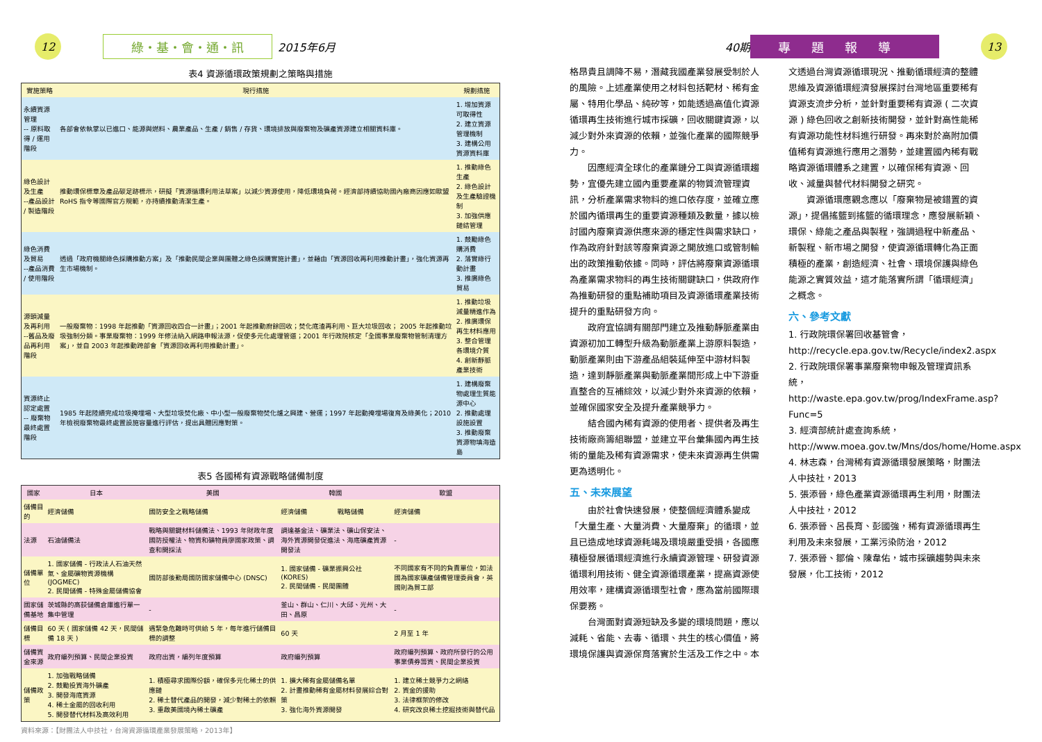12 綠・基・會・通・訊 2015年6月 40期 專題報導 13
表4 資源循環政策規劃之策略與措施
| 實施策略 | 現行措施 | 規劃措施 |
| --- | --- | --- |
| 永續資源管理 -- 原料取得 / 運用階段 | 各部會依執掌以已進口、能源與燃料、農業產品、生產 / 銷售 / 存貨、環境排放與廢棄物及礦產資源建立相關資料庫。 | 1. 增加資源可取得性 2. 建立資源管理機制 3. 建構公用資源資料庫 |
| 綠色設計及生產 --產品設計 / 製造階段 | 推動環保標章及產品碳足跡標示，研擬「資源循環利用法草案」以減少資源使用，降低環境負荷。經濟部持續協助國內廠商因應如歐盟 RoHS 指令等國際官方規範，亦持續推動清潔生產。 | 1. 推動綠色生產 2. 綠色設計及生產驗證機制 3. 加強供應鏈結管理 |
| 綠色消費及貿易 --產品消費 / 使用階段 | 透過「政府機關綠色採購推動方案」及「推動民間企業與團體之綠色採購實施計畫」，並藉由「資源回收再利用推動計畫」，強化資源再生市場機制。 | 1. 鼓勵綠色購消費 2. 落實綠行動計畫 3. 推廣綠色貿易 |
| 源頭減量及再利用 --舊品及廢品再利用階段 | 一般廢棄物：1998 年起推動「資源回收四合一計畫」；2001 年起推動廚餘回收；焚化底渣再利用、巨大垃圾回收； 2005 年起推動垃圾強制分類。事業廢棄物：1999 年修法納入網路申報法源，促使多元化處理管道；2001 年行政院核定「全國事業廢棄物管制清理方案」，並自 2003 年起推動跨部會「資源回收再利用推動計畫」。 | 1. 推動垃圾減量精進作為 2. 推廣環保再生材料應用 3. 整合管理各環境介質 4. 創新靜脈產業技術 |
| 資源終止認定處置 -- 廢棄物最終處置階段 | 1985 年起陸續完成垃圾掩埋場、大型垃圾焚化廠、中小型一般廢棄物焚化爐之興建、營運；1997 年起動掩埋場復育及綠美化；2010 年檢視廢棄物最終處置設施容量進行評估，提出具體因應對策。 | 1. 建構廢棄物處理生質能源中心 2. 推動處理設施設置 3. 推動廢棄資源物填海造島 |
表5 各國稀有資源戰略儲備制度
| 國家 | 日本 | 美國 | 韓國 | | 歐盟 |
| --- | --- | --- | --- | --- | --- |
| 儲備目的 | 經濟儲備 | 國防安全之戰略儲備 | 經濟儲備 | 戰略儲備 | 經濟儲備 |
| 法源 | 石油儲備法 | 戰略與關鍵材料儲備法、1993 年財政年度國防授權法、物資和礦物員廖國家政策、調查和開採法 | 調達基金法、礦業法、礦山保安法、海外資源開發促進法、海底礦產資源開發法 | | - |
| 儲備單位 | 1. 國家儲備 - 行政法人石油天然氣、金屬礦物資源機構 (JOGMEC) 2. 民間儲備 - 特殊金屬儲備協會 | 國防部後勤局國防國家儲備中心 (DNSC) | 1. 國家儲備 - 礦業振興公社 (KORES) 2. 民間儲備 - 民間團體 | | 不同國家有不同的負責單位，如法國為國家礦產儲備管理委員會，英國則為貿工部 |
| 國家儲備基地 | 茨城縣的高荻儲備倉庫進行單一集中管理 | - | 釜山、群山、仁川、大邱、光州、大田、昌原 | | - |
| 儲備目標 | 60 天 ( 國家儲備 42 天，民間儲備 18 天 ) | 遇緊急危難時可供給 5 年，每年進行儲備目標的調整 | 60 天 | | 2 月至 1 年 |
| 儲備資金來源 | 政府編列預算、民間企業投資 | 政府出資，編列年度預算 | 政府編列預算 | | 政府編列預算、政府所發行的公用事業債券籌資、民間企業投資 |
| 儲備政策 | 1. 加強戰略儲備 2. 鼓勵投資海外礦產 3. 開發海底資源 4. 稀土金屬的回收利用 5. 開發替代材料及高效利用 | 1. 積極尋求國際份額，確保多元化稀土的供應鏈 2. 稀土替代產品的開發，減少對稀土的依賴 3. 重啟美國境內稀土礦產 | 1. 擴大稀有金屬儲備名單 2. 計畫推動稀有金屬材料發展綜合對策 3. 強化海外資源開發 | | 1. 建立稀土競爭力之網絡 2. 資金的援助 3. 法律框架的修改 4. 研究改良稀土挖掘技術與替代品 |
資料來源：【財團法人中技社，台灣資源循環產業發展策略，2013年】
格昂貴且調降不易，潛藏我國產業發展受制於人的風險。上述產業使用之材料包括靶材、稀有金屬、特用化學品、純矽等，如能透過高值化資源循環再生技術進行城市採礦，回收關鍵資源，以減少對外來資源的依賴，並強化產業的國際競爭力。
因應經濟全球化的產業鏈分工與資源循環趨勢，宜優先建立國內重要產業的物質流管理資訊，分析產業需求物料的進口依存度，並確立應於國內循環再生的重要資源種類及數量，據以檢討國內廢棄資源供應來源的穩定性與需求缺口，作為政府針對該等廢棄資源之開放進口或管制輸出的政策推動依據。同時，評估將廢棄資源循環為產業需求物料的再生技術關鍵缺口，供政府作為推動研發的重點補助項目及資源循環產業技術提升的重點研發方向。
政府宜協調有關部門建立及推動靜脈產業由資源初加工轉型升級為動脈產業上游原料製造，動脈產業則由下游產品組裝延伸至中游材料製造，達到靜脈產業與動脈產業間形成上中下游垂直整合的互補綜效，以減少對外來資源的依賴，並確保國家安全及提升產業競爭力。
結合國內稀有資源的使用者、提供者及再生技術廠商籌組聯盟，並建立平台彙集國內再生技術的量能及稀有資源需求，使未來資源再生供需更為透明化。
五、未來展望
由於社會快速發展，使整個經濟體系變成「大量生產、大量消費、大量廢棄」的循環，並且已造成地球資源耗竭及環境嚴重受損，各國應積極發展循環經濟進行永續資源管理、研發資源循環利用技術、健全資源循環產業，提高資源使用效率，建構資源循環型社會，應為當前國際環保要務。
台灣面對資源短缺及多變的環境問題，應以減耗、省能、去毒、循環、共生的核心價值，將環境保護與資源保育落實於生活及工作之中。本
文透過台灣資源循環現況、推動循環經濟的整體思維及資源循環經濟發展探討台灣地區重要稀有資源支流步分析，並針對重要稀有資源 ( 二次資源 ) 綠色回收之創新技術開發，並針對高性能稀有資源功能性材料進行研發。再來對於高附加價值稀有資源進行應用之潛勢，並建置國內稀有戰略資源循環體系之建置，以確保稀有資源、回收、減量與替代材料開發之研究。
資源循環應觀念應以「廢棄物是被錯置的資源」，提倡搖籃到搖籃的循環理念，應發展新穎、環保、綠能之產品與製程，強調過程中新產品、新製程、新市場之開發，使資源循環轉化為正面積極的產業，創造經濟、社會、環境保護與綠色能源之實質效益，這才能落實所謂「循環經濟」之概念。
六、參考文獻
1. 行政院環保署回收基管會， http://recycle.epa.gov.tw/Recycle/index2.aspx
2. 行政院環保署事業廢棄物申報及管理資訊系統，http://waste.epa.gov.tw/prog/IndexFrame.asp?Func=5
3. 經濟部統計處查詢系統，http://www.moea.gov.tw/Mns/dos/home/Home.aspx
4. 林志森，台灣稀有資源循環發展策略，財團法人中技社，2013
5. 張添晉，綠色產業資源循環再生利用，財團法人中技社，2012
6. 張添晉、呂長育、彭國強，稀有資源循環再生利用及未來發展，工業污染防治，2012
7. 張添晉、鄒倫、陳韋佑，城市採礦趨勢與未來發展，化工技術，2012